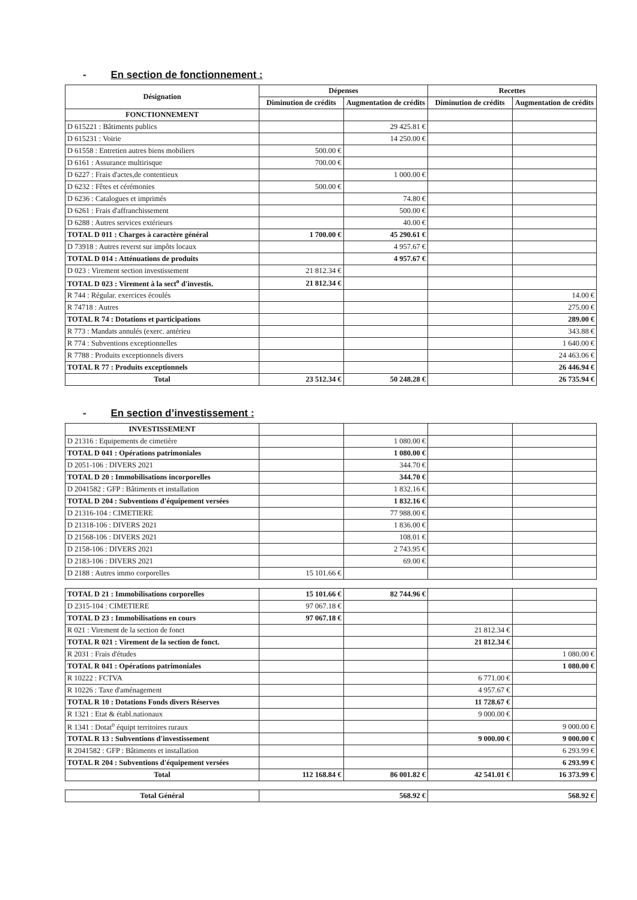- En section de fonctionnement :
| Désignation | Dépenses | | Recettes | |
| --- | --- | --- | --- | --- |
| | Diminution de crédits | Augmentation de crédits | Diminution de crédits | Augmentation de crédits |
| FONCTIONNEMENT | | | | |
| D 615221 : Bâtiments publics | | 29 425.81 € | | |
| D 615231 : Voirie | | 14 250.00 € | | |
| D 61558 : Entretien autres biens mobiliers | 500.00 € | | | |
| D 6161 : Assurance multirisque | 700.00 € | | | |
| D 6227 : Frais d'actes,de contentieux | | 1 000.00 € | | |
| D 6232 : Fêtes et cérémonies | 500.00 € | | | |
| D 6236 : Catalogues et imprimés | | 74.80 € | | |
| D 6261 : Frais d'affranchissement | | 500.00 € | | |
| D 6288 : Autres services extérieurs | | 40.00 € | | |
| TOTAL D 011 : Charges à caractère général | 1 700.00 € | 45 290.61 € | | |
| D 73918 : Autres reverst sur impôts locaux | | 4 957.67 € | | |
| TOTAL D 014 : Atténuations de produits | | 4 957.67 € | | |
| D 023 : Virement section investissement | 21 812.34 € | | | |
| TOTAL D 023 : Virement à la sect<sup>o</sup> d'investis. | 21 812.34 € | | | |
| R 744 : Régular. exercices écoulés | | | | 14.00 € |
| R 74718 : Autres | | | | 275.00 € |
| TOTAL R 74 : Dotations et participations | | | | 289.00 € |
| R 773 : Mandats annulés (exerc. antérieu | | | | 343.88 € |
| R 774 : Subventions exceptionnelles | | | | 1 640.00 € |
| R 7788 : Produits exceptionnels divers | | | | 24 463.06 € |
| TOTAL R 77 : Produits exceptionnels | | | | 26 446.94 € |
| Total | 23 512.34 € | 50 248.28 € | | 26 735.94 € |
- En section d’investissement :
| INVESTISSEMENT | | | | |
| D 21316 : Equipements de cimetière | | 1 080.00 € | | |
| TOTAL D 041 : Opérations patrimoniales | | 1 080.00 € | | |
| D 2051-106 : DIVERS 2021 | | 344.70 € | | |
| TOTAL D 20 : Immobilisations incorporelles | | 344.70 € | | |
| D 2041582 : GFP : Bâtiments et installation | | 1 832.16 € | | |
| TOTAL D 204 : Subventions d'équipement versées | | 1 832.16 € | | |
| D 21316-104 : CIMETIERE | | 77 988.00 € | | |
| D 21318-106 : DIVERS 2021 | | 1 836.00 € | | |
| D 21568-106 : DIVERS 2021 | | 108.01 € | | |
| D 2158-106 : DIVERS 2021 | | 2 743.95 € | | |
| D 2183-106 : DIVERS 2021 | | 69.00 € | | |
| D 2188 : Autres immo corporelles | 15 101.66 € | | | |
| TOTAL D 21 : Immobilisations corporelles | 15 101.66 € | 82 744.96 € | | |
| D 2315-104 : CIMETIERE | 97 067.18 € | | | |
| TOTAL D 23 : Immobilisations en cours | 97 067.18 € | | | |
| R 021 : Virement de la section de fonct | | | 21 812.34 € | |
| TOTAL R 021 : Virement de la section de fonct. | | | 21 812.34 € | |
| R 2031 : Frais d'études | | | | 1 080.00 € |
| TOTAL R 041 : Opérations patrimoniales | | | | 1 080.00 € |
| R 10222 : FCTVA | | | 6 771.00 € | |
| R 10226 : Taxe d'aménagement | | | 4 957.67 € | |
| TOTAL R 10 : Dotations Fonds divers Réserves | | | 11 728.67 € | |
| R 1321 : Etat & établ.nationaux | | | 9 000.00 € | |
| R 1341 : Dotat<sup>o</sup> équipt territoires ruraux | | | | 9 000.00 € |
| TOTAL R 13 : Subventions d'investissement | | | 9 000.00 € | 9 000.00 € |
| R 2041582 : GFP : Bâtiments et installation | | | | 6 293.99 € |
| TOTAL R 204 : Subventions d'équipement versées | | | | 6 293.99 € |
| Total | 112 168.84 € | 86 001.82 € | 42 541.01 € | 16 373.99 € |
| Total Général | 568.92 € | 568.92 € |